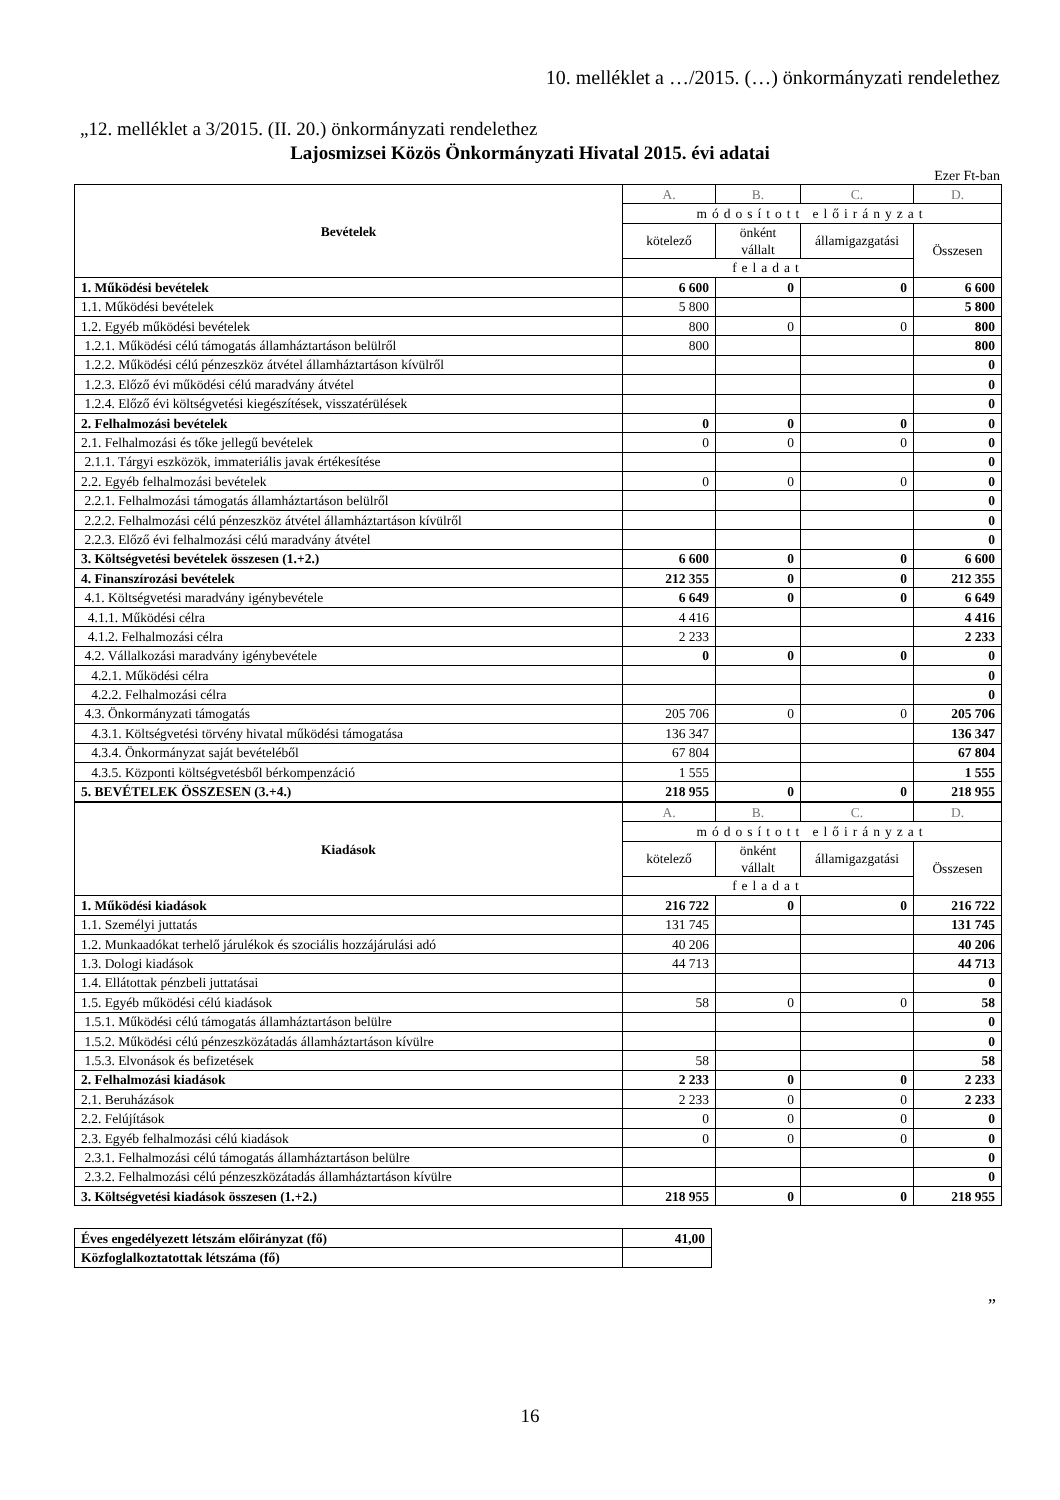10. melléklet a …/2015. (…) önkormányzati rendelethez
„12. melléklet a 3/2015. (II. 20.) önkormányzati rendelethez
Lajosmizsei Közös Önkormányzati Hivatal 2015. évi adatai
Ezer Ft-ban
| Bevételek | A. | B. | C. | D. |
| --- | --- | --- | --- | --- |
| | módosított előirányzat | | | |
| | kötelező | önként vállalt | államigazgatási | Összesen |
| | feladat | | | |
| 1. Működési bevételek | 6 600 | 0 | 0 | 6 600 |
| 1.1. Működési bevételek | 5 800 | | | 5 800 |
| 1.2. Egyéb működési bevételek | 800 | 0 | 0 | 800 |
| 1.2.1. Működési célú támogatás államháztartáson belülről | 800 | | | 800 |
| 1.2.2. Működési célú pénzeszköz átvétel államháztartáson kívülről | | | | 0 |
| 1.2.3. Előző évi működési célú maradvány átvétel | | | | 0 |
| 1.2.4. Előző évi költségvetési kiegészítések, visszatérülések | | | | 0 |
| 2. Felhalmozási bevételek | 0 | 0 | 0 | 0 |
| 2.1. Felhalmozási és tőke jellegű bevételek | 0 | 0 | 0 | 0 |
| 2.1.1. Tárgyi eszközök, immateriális javak értékesítése | | | | 0 |
| 2.2. Egyéb felhalmozási bevételek | 0 | 0 | 0 | 0 |
| 2.2.1. Felhalmozási támogatás államháztartáson belülről | | | | 0 |
| 2.2.2. Felhalmozási célú pénzeszköz átvétel államháztartáson kívülről | | | | 0 |
| 2.2.3. Előző évi felhalmozási célú maradvány átvétel | | | | 0 |
| 3. Költségvetési bevételek összesen (1.+2.) | 6 600 | 0 | 0 | 6 600 |
| 4. Finanszírozási bevételek | 212 355 | 0 | 0 | 212 355 |
| 4.1. Költségvetési maradvány igénybevétele | 6 649 | 0 | 0 | 6 649 |
| 4.1.1. Működési célra | 4 416 | | | 4 416 |
| 4.1.2. Felhalmozási célra | 2 233 | | | 2 233 |
| 4.2. Vállalkozási maradvány igénybevétele | 0 | 0 | 0 | 0 |
| 4.2.1. Működési célra | | | | 0 |
| 4.2.2. Felhalmozási célra | | | | 0 |
| 4.3. Önkormányzati támogatás | 205 706 | 0 | 0 | 205 706 |
| 4.3.1. Költségvetési törvény hivatal működési támogatása | 136 347 | | | 136 347 |
| 4.3.4. Önkormányzat saját bevételéből | 67 804 | | | 67 804 |
| 4.3.5. Központi költségvetésből bérkompenzáció | 1 555 | | | 1 555 |
| 5. BEVÉTELEK ÖSSZESEN (3.+4.) | 218 955 | 0 | 0 | 218 955 |
| Kiadások | A. | B. | C. | D. |
| --- | --- | --- | --- | --- |
| | módosított előirányzat | | | |
| | kötelező | önként vállalt | államigazgatási | Összesen |
| | feladat | | | |
| 1. Működési kiadások | 216 722 | 0 | 0 | 216 722 |
| 1.1. Személyi juttatás | 131 745 | | | 131 745 |
| 1.2. Munkaadókat terhelő járulékok és szociális hozzájárulási adó | 40 206 | | | 40 206 |
| 1.3. Dologi kiadások | 44 713 | | | 44 713 |
| 1.4. Ellátottak pénzbeli juttatásai | | | | 0 |
| 1.5. Egyéb működési célú kiadások | 58 | 0 | 0 | 58 |
| 1.5.1. Működési célú támogatás államháztartáson belülre | | | | 0 |
| 1.5.2. Működési célú pénzeszközátadás államháztartáson kívülre | | | | 0 |
| 1.5.3. Elvonások és befizetések | 58 | | | 58 |
| 2. Felhalmozási kiadások | 2 233 | 0 | 0 | 2 233 |
| 2.1. Beruházások | 2 233 | 0 | 0 | 2 233 |
| 2.2. Felújítások | 0 | 0 | 0 | 0 |
| 2.3. Egyéb felhalmozási célú kiadások | 0 | 0 | 0 | 0 |
| 2.3.1. Felhalmozási célú támogatás államháztartáson belülre | | | | 0 |
| 2.3.2. Felhalmozási célú pénzeszközátadás államháztartáson kívülre | | | | 0 |
| 3. Költségvetési kiadások összesen (1.+2.) | 218 955 | 0 | 0 | 218 955 |
| Éves engedélyezett létszám előirányzat (fő) | 41,00 |
| Közfoglalkoztatottak létszáma (fő) | |
”
16